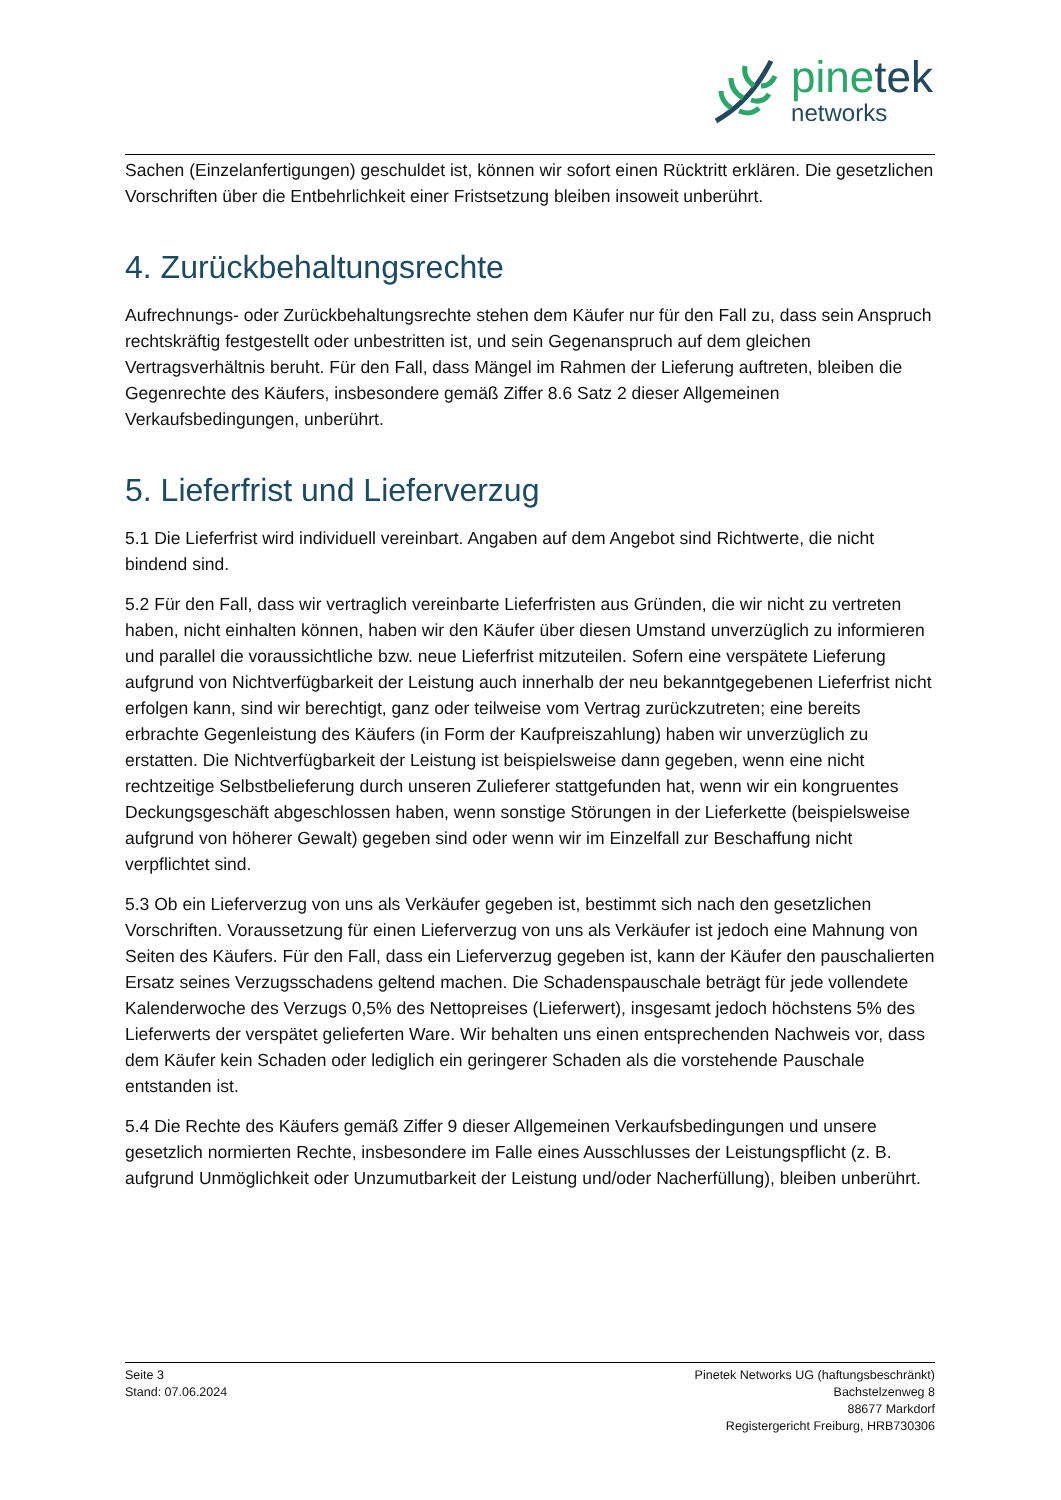pinetek
networks
Sachen (Einzelanfertigungen) geschuldet ist, können wir sofort einen Rücktritt erklären. Die gesetzlichen Vorschriften über die Entbehrlichkeit einer Fristsetzung bleiben insoweit unberührt.
4. Zurückbehaltungsrechte
Aufrechnungs- oder Zurückbehaltungsrechte stehen dem Käufer nur für den Fall zu, dass sein Anspruch rechtskräftig festgestellt oder unbestritten ist, und sein Gegenanspruch auf dem gleichen Vertragsverhältnis beruht. Für den Fall, dass Mängel im Rahmen der Lieferung auftreten, bleiben die Gegenrechte des Käufers, insbesondere gemäß Ziffer 8.6 Satz 2 dieser Allgemeinen Verkaufsbedingungen, unberührt.
5. Lieferfrist und Lieferverzug
5.1 Die Lieferfrist wird individuell vereinbart. Angaben auf dem Angebot sind Richtwerte, die nicht bindend sind.
5.2 Für den Fall, dass wir vertraglich vereinbarte Lieferfristen aus Gründen, die wir nicht zu vertreten haben, nicht einhalten können, haben wir den Käufer über diesen Umstand unverzüglich zu informieren und parallel die voraussichtliche bzw. neue Lieferfrist mitzuteilen. Sofern eine verspätete Lieferung aufgrund von Nichtverfügbarkeit der Leistung auch innerhalb der neu bekanntgegebenen Lieferfrist nicht erfolgen kann, sind wir berechtigt, ganz oder teilweise vom Vertrag zurückzutreten; eine bereits erbrachte Gegenleistung des Käufers (in Form der Kaufpreiszahlung) haben wir unverzüglich zu erstatten. Die Nichtverfügbarkeit der Leistung ist beispielsweise dann gegeben, wenn eine nicht rechtzeitige Selbstbelieferung durch unseren Zulieferer stattgefunden hat, wenn wir ein kongruentes Deckungsgeschäft abgeschlossen haben, wenn sonstige Störungen in der Lieferkette (beispielsweise aufgrund von höherer Gewalt) gegeben sind oder wenn wir im Einzelfall zur Beschaffung nicht verpflichtet sind.
5.3 Ob ein Lieferverzug von uns als Verkäufer gegeben ist, bestimmt sich nach den gesetzlichen Vorschriften. Voraussetzung für einen Lieferverzug von uns als Verkäufer ist jedoch eine Mahnung von Seiten des Käufers. Für den Fall, dass ein Lieferverzug gegeben ist, kann der Käufer den pauschalierten Ersatz seines Verzugsschadens geltend machen. Die Schadenspauschale beträgt für jede vollendete Kalenderwoche des Verzugs 0,5% des Nettopreises (Lieferwert), insgesamt jedoch höchstens 5% des Lieferwerts der verspätet gelieferten Ware. Wir behalten uns einen entsprechenden Nachweis vor, dass dem Käufer kein Schaden oder lediglich ein geringerer Schaden als die vorstehende Pauschale entstanden ist.
5.4 Die Rechte des Käufers gemäß Ziffer 9 dieser Allgemeinen Verkaufsbedingungen und unsere gesetzlich normierten Rechte, insbesondere im Falle eines Ausschlusses der Leistungspflicht (z. B. aufgrund Unmöglichkeit oder Unzumutbarkeit der Leistung und/oder Nacherfüllung), bleiben unberührt.
Seite 3
Stand: 07.06.2024
Pinetek Networks UG (haftungsbeschränkt)
Bachstelzenweg 8
88677 Markdorf
Registergericht Freiburg, HRB730306